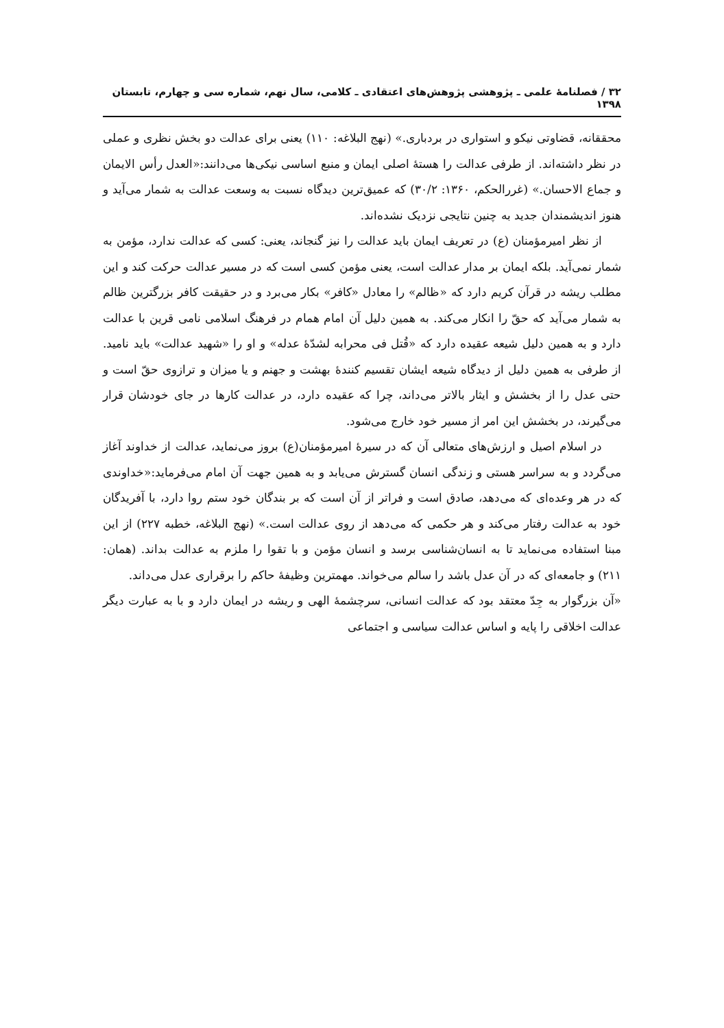۳۲ / فصلنامۀ علمی ـ پژوهشی پژوهش‌های اعتقادی ـ کلامی، سال نهم، شماره سی و چهارم، تابستان ۱۳۹۸
محققانه، قضاوتی نیکو و استواری در بردباری.» (نهج البلاغه: ۱۱۰) یعنی برای عدالت دو بخش نظری و عملی در نظر داشته‌اند. از طرفی عدالت را هستۀ اصلی ایمان و منبع اساسی نیکی‌ها می‌دانند:«العدل رأس الایمان و جماع الاحسان.» (غررالحکم، ۱۳۶۰: ۳۰/۲) که عمیق‌ترین دیدگاه نسبت به وسعت عدالت به شمار می‌آید و هنوز اندیشمندان جدید به چنین نتایجی نزدیک نشده‌اند.
از نظر امیرمؤمنان (ع) در تعریف ایمان باید عدالت را نیز گنجاند، یعنی: کسی که عدالت ندارد، مؤمن به شمار نمی‌آید. بلکه ایمان بر مدار عدالت است، یعنی مؤمن کسی است که در مسیر عدالت حرکت کند و این مطلب ریشه در قرآن کریم دارد که «ظالم» را معادل «کافر» بکار می‌برد و در حقیقت کافر بزرگترین ظالم به شمار می‌آید که حقّ را انکار می‌کند. به همین دلیل آن امام همام در فرهنگ اسلامی نامی قرین با عدالت دارد و به همین دلیل شیعه عقیده دارد که «قُتل فی محرابه لشدّۀ عدله» و او را «شهید عدالت» باید نامید. از طرفی به همین دلیل از دیدگاه شیعه ایشان تقسیم کنندۀ بهشت و جهنم و یا میزان و ترازوی حقّ است و حتی عدل را از بخشش و ایثار بالاتر می‌داند، چرا که عقیده دارد، در عدالت کارها در جای خودشان قرار می‌گیرند، در بخشش این امر از مسیر خود خارج می‌شود.
در اسلام اصیل و ارزش‌های متعالی آن که در سیرۀ امیرمؤمنان(ع) بروز می‌نماید، عدالت از خداوند آغاز می‌گردد و به سراسر هستی و زندگی انسان گسترش می‌یابد و به همین جهت آن امام می‌فرماید:«خداوندی که در هر وعده‌ای که می‌دهد، صادق است و فراتر از آن است که بر بندگان خود ستم روا دارد، با آفریدگان خود به عدالت رفتار می‌کند و هر حکمی که می‌دهد از روی عدالت است.» (نهج البلاغه، خطبه ۲۲۷) از این مبنا استفاده می‌نماید تا به انسان‌شناسی برسد و انسان مؤمن و با تقوا را ملزم به عدالت بداند. (همان: ۲۱۱) و جامعه‌ای که در آن عدل باشد را سالم می‌خواند. مهمترین وظیفۀ حاکم را برقراری عدل می‌داند.
«آن بزرگوار به جِدّ معتقد بود که عدالت انسانی، سرچشمۀ الهی و ریشه در ایمان دارد و با به عبارت دیگر عدالت اخلاقی را پایه و اساس عدالت سیاسی و اجتماعی